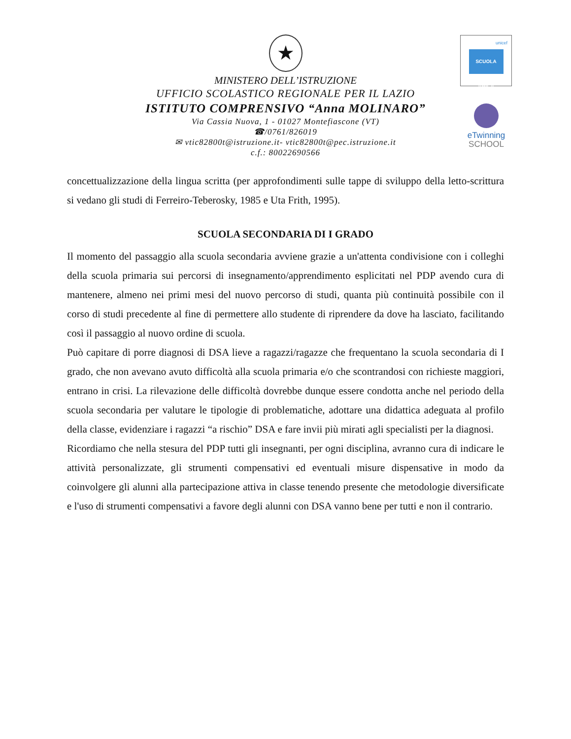unicef
SCUOLA AMICA
eTwinning
SCHOOL
★
MINISTERO DELL’ISTRUZIONE
UFFICIO SCOLASTICO REGIONALE PER IL LAZIO
ISTITUTO COMPRENSIVO “Anna MOLINARO”
Via Cassia Nuova, 1 - 01027 Montefiascone (VT)
☎/0761/826019
✉ vtic82800t@istruzione.it- vtic82800t@pec.istruzione.it
c.f.: 80022690566
concettualizzazione della lingua scritta (per approfondimenti sulle tappe di sviluppo della letto-scrittura si vedano gli studi di Ferreiro-Teberosky, 1985 e Uta Frith, 1995).
SCUOLA SECONDARIA DI I GRADO
Il momento del passaggio alla scuola secondaria avviene grazie a un'attenta condivisione con i colleghi della scuola primaria sui percorsi di insegnamento/apprendimento esplicitati nel PDP avendo cura di mantenere, almeno nei primi mesi del nuovo percorso di studi, quanta più continuità possibile con il corso di studi precedente al fine di permettere allo studente di riprendere da dove ha lasciato, facilitando così il passaggio al nuovo ordine di scuola.
Può capitare di porre diagnosi di DSA lieve a ragazzi/ragazze che frequentano la scuola secondaria di I grado, che non avevano avuto difficoltà alla scuola primaria e/o che scontrandosi con richieste maggiori, entrano in crisi. La rilevazione delle difficoltà dovrebbe dunque essere condotta anche nel periodo della scuola secondaria per valutare le tipologie di problematiche, adottare una didattica adeguata al profilo della classe, evidenziare i ragazzi “a rischio” DSA e fare invii più mirati agli specialisti per la diagnosi.
Ricordiamo che nella stesura del PDP tutti gli insegnanti, per ogni disciplina, avranno cura di indicare le attività personalizzate, gli strumenti compensativi ed eventuali misure dispensative in modo da coinvolgere gli alunni alla partecipazione attiva in classe tenendo presente che metodologie diversificate e l'uso di strumenti compensativi a favore degli alunni con DSA vanno bene per tutti e non il contrario.